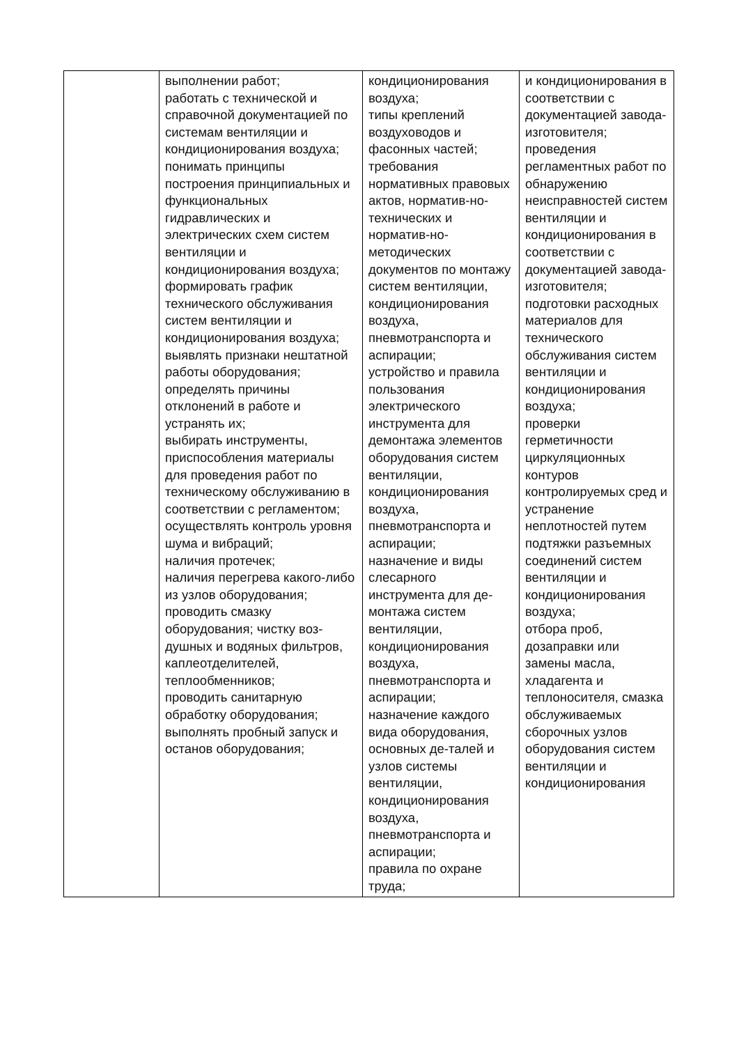| | выполнении работ; работать с технической и справочной документацией по системам вентиляции и кондиционирования воздуха; понимать принципы построения принципиальных и функциональных гидравлических и электрических схем систем вентиляции и кондиционирования воздуха; формировать график технического обслуживания систем вентиляции и кондиционирования воздуха; выявлять признаки нештатной работы оборудования; определять причины отклонений в работе и устранять их; выбирать инструменты, приспособления материалы для проведения работ по техническому обслуживанию в соответствии с регламентом; осуществлять контроль уровня шума и вибраций; наличия протечек; наличия перегрева какого-либо из узлов оборудования; проводить смазку оборудования; чистку воз-душных и водяных фильтров, каплеотделителей, теплообменников; проводить санитарную обработку оборудования; выполнять пробный запуск и останов оборудования; | кондиционирования воздуха; типы креплений воздуховодов и фасонных частей; требования нормативных правовых актов, норматив-но-технических и норматив-но-методических документов по монтажу систем вентиляции, кондиционирования воздуха, пневмотранспорта и аспирации; устройство и правила пользования электрического инструмента для демонтажа элементов оборудования систем вентиляции, кондиционирования воздуха, пневмотранспорта и аспирации; назначение и виды слесарного инструмента для де-монтажа систем вентиляции, кондиционирования воздуха, пневмотранспорта и аспирации; назначение каждого вида оборудования, основных де-талей и узлов системы вентиляции, кондиционирования воздуха, пневмотранспорта и аспирации; правила по охране труда; | и кондиционирования в соответствии с документацией завода-изготовителя; проведения регламентных работ по обнаружению неисправностей систем вентиляции и кондиционирования в соответствии с документацией завода-изготовителя; подготовки расходных материалов для технического обслуживания систем вентиляции и кондиционирования воздуха; проверки герметичности циркуляционных контуров контролируемых сред и устранение неплотностей путем подтяжки разъемных соединений систем вентиляции и кондиционирования воздуха; отбора проб, дозаправки или замены масла, хладагента и теплоносителя, смазка обслуживаемых сборочных узлов оборудования систем вентиляции и кондиционирования |